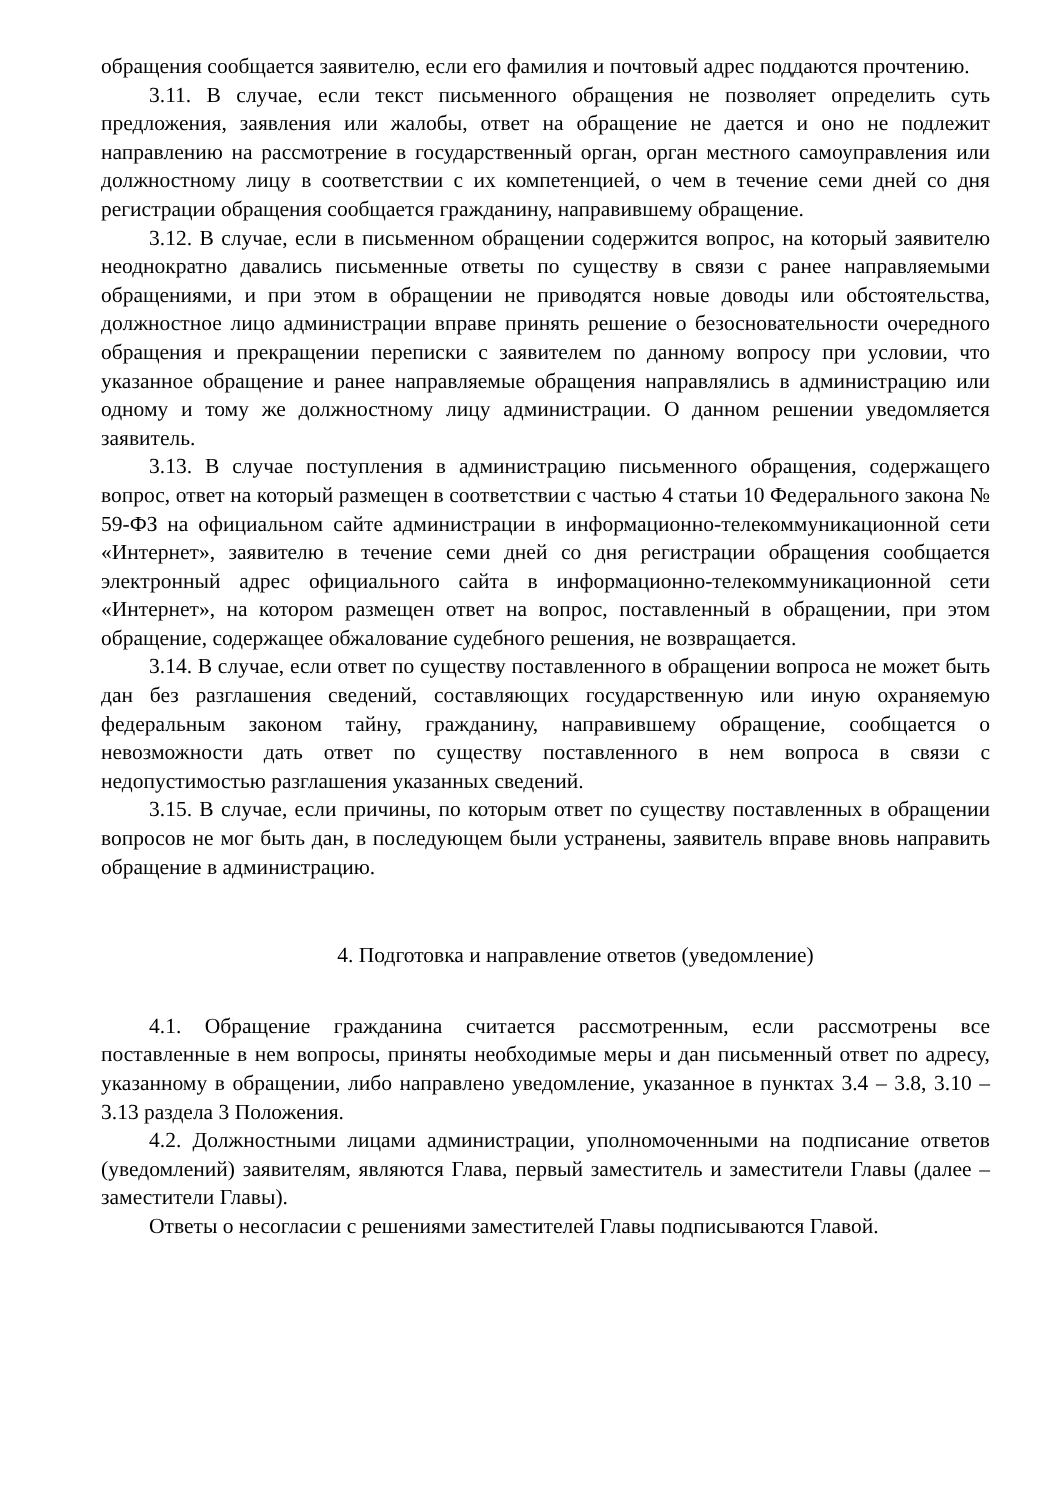обращения сообщается заявителю, если его фамилия и почтовый адрес поддаются прочтению.
3.11. В случае, если текст письменного обращения не позволяет определить суть предложения, заявления или жалобы, ответ на обращение не дается и оно не подлежит направлению на рассмотрение в государственный орган, орган местного самоуправления или должностному лицу в соответствии с их компетенцией, о чем в течение семи дней со дня регистрации обращения сообщается гражданину, направившему обращение.
3.12. В случае, если в письменном обращении содержится вопрос, на который заявителю неоднократно давались письменные ответы по существу в связи с ранее направляемыми обращениями, и при этом в обращении не приводятся новые доводы или обстоятельства, должностное лицо администрации вправе принять решение о безосновательности очередного обращения и прекращении переписки с заявителем по данному вопросу при условии, что указанное обращение и ранее направляемые обращения направлялись в администрацию или одному и тому же должностному лицу администрации. О данном решении уведомляется заявитель.
3.13. В случае поступления в администрацию письменного обращения, содержащего вопрос, ответ на который размещен в соответствии с частью 4 статьи 10 Федерального закона № 59-ФЗ на официальном сайте администрации в информационно-телекоммуникационной сети «Интернет», заявителю в течение семи дней со дня регистрации обращения сообщается электронный адрес официального сайта в информационно-телекоммуникационной сети «Интернет», на котором размещен ответ на вопрос, поставленный в обращении, при этом обращение, содержащее обжалование судебного решения, не возвращается.
3.14. В случае, если ответ по существу поставленного в обращении вопроса не может быть дан без разглашения сведений, составляющих государственную или иную охраняемую федеральным законом тайну, гражданину, направившему обращение, сообщается о невозможности дать ответ по существу поставленного в нем вопроса в связи с недопустимостью разглашения указанных сведений.
3.15. В случае, если причины, по которым ответ по существу поставленных в обращении вопросов не мог быть дан, в последующем были устранены, заявитель вправе вновь направить обращение в администрацию.
4. Подготовка и направление ответов (уведомление)
4.1. Обращение гражданина считается рассмотренным, если рассмотрены все поставленные в нем вопросы, приняты необходимые меры и дан письменный ответ по адресу, указанному в обращении, либо направлено уведомление, указанное в пунктах 3.4 – 3.8, 3.10 – 3.13 раздела 3 Положения.
4.2. Должностными лицами администрации, уполномоченными на подписание ответов (уведомлений) заявителям, являются Глава, первый заместитель и заместители Главы (далее – заместители Главы).
Ответы о несогласии с решениями заместителей Главы подписываются Главой.